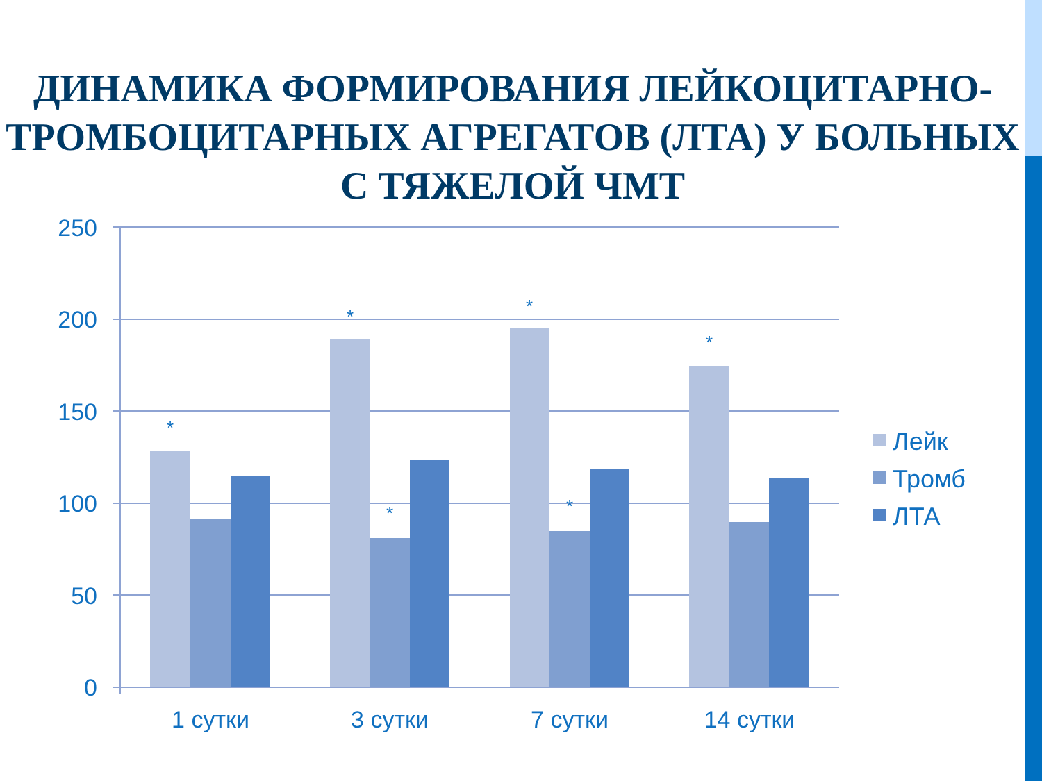ДИНАМИКА ФОРМИРОВАНИЯ ЛЕЙКОЦИТАРНО-ТРОМБОЦИТАРНЫХ АГРЕГАТОВ (ЛТА) У БОЛЬНЫХ С ТЯЖЕЛОЙ ЧМТ
250
200
150
100
50
0
*
*
*
*
*
*
1 сутки
3 сутки
7 сутки
14 сутки
Лейк
Тромб
ЛТА